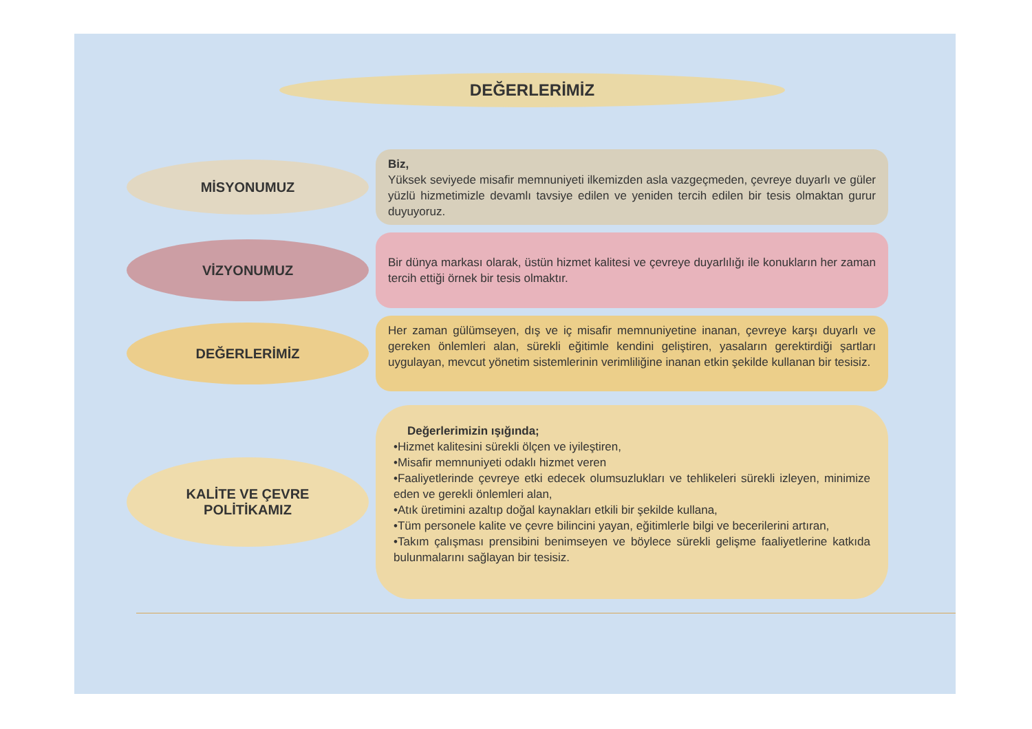DEĞERLERİMİZ
MİSYONUMUZ
Biz,
Yüksek seviyede misafir memnuniyeti ilkemizden asla vazgeçmeden, çevreye duyarlı ve güler yüzlü hizmetimizle devamlı tavsiye edilen ve yeniden tercih edilen bir tesis olmaktan gurur duyuyoruz.
VİZYONUMUZ
Bir dünya markası olarak, üstün hizmet kalitesi ve çevreye duyarlılığı ile konukların her zaman tercih ettiği örnek bir tesis olmaktır.
DEĞERLERİMİZ
Her zaman gülümseyen, dış ve iç misafir memnuniyetine inanan, çevreye karşı duyarlı ve gereken önlemleri alan, sürekli eğitimle kendini geliştiren, yasaların gerektirdiği şartları uygulayan, mevcut yönetim sistemlerinin verimliliğine inanan etkin şekilde kullanan bir tesisiz.
KALİTE VE ÇEVRE
POLİTİKAMIZ
Değerlerimizin ışığında;
•Hizmet kalitesini sürekli ölçen ve iyileştiren,
•Misafir memnuniyeti odaklı hizmet veren
•Faaliyetlerinde çevreye etki edecek olumsuzlukları ve tehlikeleri sürekli izleyen, minimize eden ve gerekli önlemleri alan,
•Atık üretimini azaltıp doğal kaynakları etkili bir şekilde kullana,
•Tüm personele kalite ve çevre bilincini yayan, eğitimlerle bilgi ve becerilerini artıran,
•Takım çalışması prensibini benimseyen ve böylece sürekli gelişme faaliyetlerine katkıda bulunmalarını sağlayan bir tesisiz.